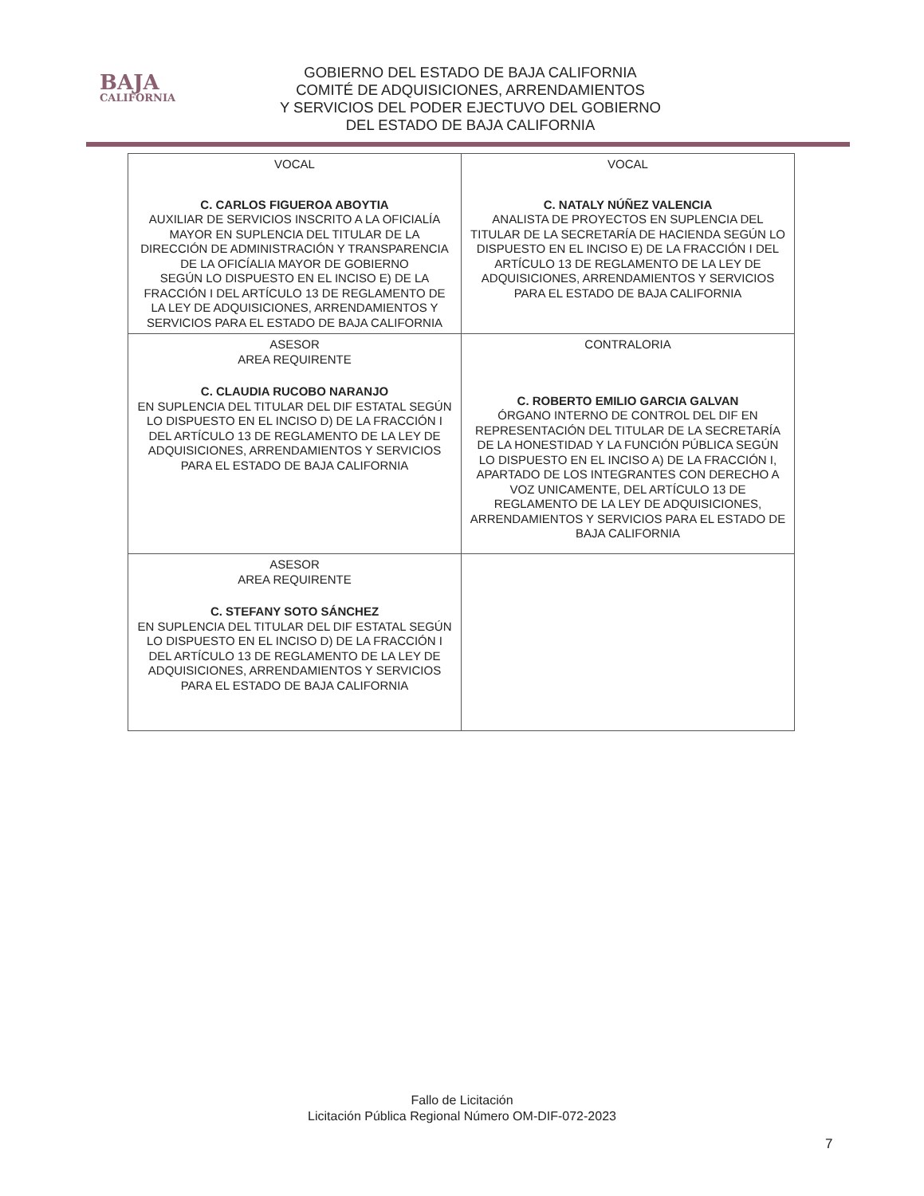BAJA
CALIFORNIA
GOBIERNO DEL ESTADO DE BAJA CALIFORNIA
COMITÉ DE ADQUISICIONES, ARRENDAMIENTOS
Y SERVICIOS DEL PODER EJECTUVO DEL GOBIERNO
DEL ESTADO DE BAJA CALIFORNIA
| VOCAL C. CARLOS FIGUEROA ABOYTIA AUXILIAR DE SERVICIOS INSCRITO A LA OFICIALÍA MAYOR EN SUPLENCIA DEL TITULAR DE LA DIRECCIÓN DE ADMINISTRACIÓN Y TRANSPARENCIA DE LA OFICÍALIA MAYOR DE GOBIERNO SEGÚN LO DISPUESTO EN EL INCISO E) DE LA FRACCIÓN I DEL ARTÍCULO 13 DE REGLAMENTO DE LA LEY DE ADQUISICIONES, ARRENDAMIENTOS Y SERVICIOS PARA EL ESTADO DE BAJA CALIFORNIA | VOCAL C. NATALY NÚÑEZ VALENCIA ANALISTA DE PROYECTOS EN SUPLENCIA DEL TITULAR DE LA SECRETARÍA DE HACIENDA SEGÚN LO DISPUESTO EN EL INCISO E) DE LA FRACCIÓN I DEL ARTÍCULO 13 DE REGLAMENTO DE LA LEY DE ADQUISICIONES, ARRENDAMIENTOS Y SERVICIOS PARA EL ESTADO DE BAJA CALIFORNIA |
| ASESOR AREA REQUIRENTE C. CLAUDIA RUCOBO NARANJO EN SUPLENCIA DEL TITULAR DEL DIF ESTATAL SEGÚN LO DISPUESTO EN EL INCISO D) DE LA FRACCIÓN I DEL ARTÍCULO 13 DE REGLAMENTO DE LA LEY DE ADQUISICIONES, ARRENDAMIENTOS Y SERVICIOS PARA EL ESTADO DE BAJA CALIFORNIA | CONTRALORIA C. ROBERTO EMILIO GARCIA GALVAN ÓRGANO INTERNO DE CONTROL DEL DIF EN REPRESENTACIÓN DEL TITULAR DE LA SECRETARÍA DE LA HONESTIDAD Y LA FUNCIÓN PÚBLICA SEGÚN LO DISPUESTO EN EL INCISO A) DE LA FRACCIÓN I, APARTADO DE LOS INTEGRANTES CON DERECHO A VOZ UNICAMENTE, DEL ARTÍCULO 13 DE REGLAMENTO DE LA LEY DE ADQUISICIONES, ARRENDAMIENTOS Y SERVICIOS PARA EL ESTADO DE BAJA CALIFORNIA |
| ASESOR AREA REQUIRENTE C. STEFANY SOTO SÁNCHEZ EN SUPLENCIA DEL TITULAR DEL DIF ESTATAL SEGÚN LO DISPUESTO EN EL INCISO D) DE LA FRACCIÓN I DEL ARTÍCULO 13 DE REGLAMENTO DE LA LEY DE ADQUISICIONES, ARRENDAMIENTOS Y SERVICIOS PARA EL ESTADO DE BAJA CALIFORNIA | |
Fallo de Licitación
Licitación Pública Regional Número OM-DIF-072-2023
7